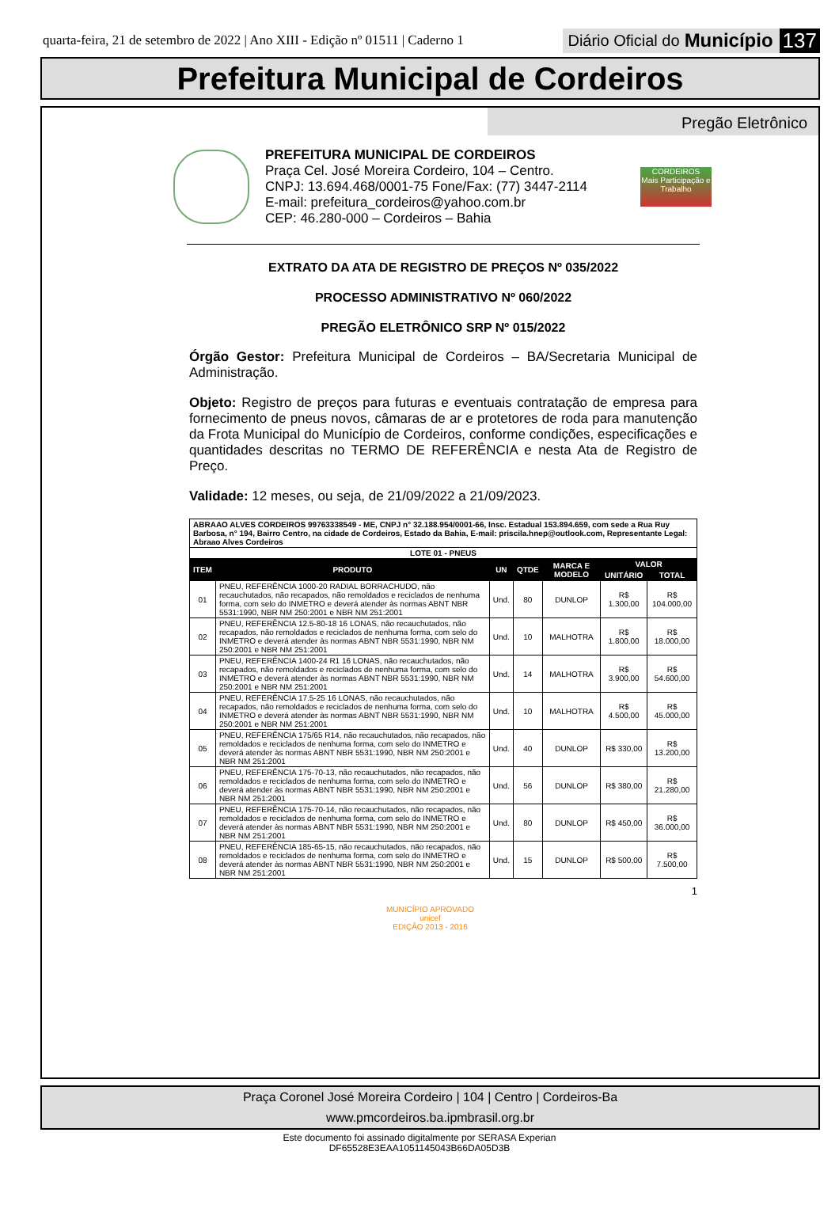quarta-feira, 21 de setembro de 2022 | Ano XIII - Edição nº 01511 | Caderno 1
Diário Oficial do Município 137
Prefeitura Municipal de Cordeiros
Pregão Eletrônico
PREFEITURA MUNICIPAL DE CORDEIROS
Praça Cel. José Moreira Cordeiro, 104 – Centro.
CNPJ: 13.694.468/0001-75 Fone/Fax: (77) 3447-2114
E-mail: prefeitura_cordeiros@yahoo.com.br
CEP: 46.280-000 – Cordeiros – Bahia
CORDEIROS
Mais Participação e Trabalho
EXTRATO DA ATA DE REGISTRO DE PREÇOS Nº 035/2022
PROCESSO ADMINISTRATIVO Nº 060/2022
PREGÃO ELETRÔNICO SRP Nº 015/2022
Órgão Gestor: Prefeitura Municipal de Cordeiros – BA/Secretaria Municipal de Administração.
Objeto: Registro de preços para futuras e eventuais contratação de empresa para fornecimento de pneus novos, câmaras de ar e protetores de roda para manutenção da Frota Municipal do Município de Cordeiros, conforme condições, especificações e quantidades descritas no TERMO DE REFERÊNCIA e nesta Ata de Registro de Preço.
Validade: 12 meses, ou seja, de 21/09/2022 a 21/09/2023.
| ABRAAO ALVES CORDEIROS 99763338549 - ME, CNPJ n° 32.188.954/0001-66, Insc. Estadual 153.894.659, com sede a Rua Ruy Barbosa, n° 194, Bairro Centro, na cidade de Cordeiros, Estado da Bahia, E-mail: priscila.hnep@outlook.com, Representante Legal: Abraao Alves Cordeiros | | | | | | |
| LOTE 01 - PNEUS | | | | | | |
| ITEM | PRODUTO | UN | QTDE | MARCA E MODELO | VALOR | |
| | | | | | UNITÁRIO | TOTAL |
| 01 | PNEU, REFERÊNCIA 1000-20 RADIAL BORRACHUDO, não recauchutados, não recapados, não remoldados e reciclados de nenhuma forma, com selo do INMETRO e deverá atender às normas ABNT NBR 5531:1990, NBR NM 250:2001 e NBR NM 251:2001 | Und. | 80 | DUNLOP | R$ 1.300,00 | R$ 104.000,00 |
| 02 | PNEU, REFERÊNCIA 12.5-80-18 16 LONAS, não recauchutados, não recapados, não remoldados e reciclados de nenhuma forma, com selo do INMETRO e deverá atender às normas ABNT NBR 5531:1990, NBR NM 250:2001 e NBR NM 251:2001 | Und. | 10 | MALHOTRA | R$ 1.800,00 | R$ 18.000,00 |
| 03 | PNEU, REFERÊNCIA 1400-24 R1 16 LONAS, não recauchutados, não recapados, não remoldados e reciclados de nenhuma forma, com selo do INMETRO e deverá atender às normas ABNT NBR 5531:1990, NBR NM 250:2001 e NBR NM 251:2001 | Und. | 14 | MALHOTRA | R$ 3.900,00 | R$ 54.600,00 |
| 04 | PNEU, REFERÊNCIA 17.5-25 16 LONAS, não recauchutados, não recapados, não remoldados e reciclados de nenhuma forma, com selo do INMETRO e deverá atender às normas ABNT NBR 5531:1990, NBR NM 250:2001 e NBR NM 251:2001 | Und. | 10 | MALHOTRA | R$ 4.500,00 | R$ 45.000,00 |
| 05 | PNEU, REFERÊNCIA 175/65 R14, não recauchutados, não recapados, não remoldados e reciclados de nenhuma forma, com selo do INMETRO e deverá atender às normas ABNT NBR 5531:1990, NBR NM 250:2001 e NBR NM 251:2001 | Und. | 40 | DUNLOP | R$ 330,00 | R$ 13.200,00 |
| 06 | PNEU, REFERÊNCIA 175-70-13, não recauchutados, não recapados, não remoldados e reciclados de nenhuma forma, com selo do INMETRO e deverá atender às normas ABNT NBR 5531:1990, NBR NM 250:2001 e NBR NM 251:2001 | Und. | 56 | DUNLOP | R$ 380,00 | R$ 21.280,00 |
| 07 | PNEU, REFERÊNCIA 175-70-14, não recauchutados, não recapados, não remoldados e reciclados de nenhuma forma, com selo do INMETRO e deverá atender às normas ABNT NBR 5531:1990, NBR NM 250:2001 e NBR NM 251:2001 | Und. | 80 | DUNLOP | R$ 450,00 | R$ 36.000,00 |
| 08 | PNEU, REFERÊNCIA 185-65-15, não recauchutados, não recapados, não remoldados e reciclados de nenhuma forma, com selo do INMETRO e deverá atender às normas ABNT NBR 5531:1990, NBR NM 250:2001 e NBR NM 251:2001 | Und. | 15 | DUNLOP | R$ 500,00 | R$ 7.500,00 |
1
MUNICÍPIO APROVADO
unicef
EDIÇÃO 2013 - 2016
Praça Coronel José Moreira Cordeiro | 104 | Centro | Cordeiros-Ba
www.pmcordeiros.ba.ipmbrasil.org.br
Este documento foi assinado digitalmente por SERASA Experian
DF65528E3EAA1051145043B66DA05D3B